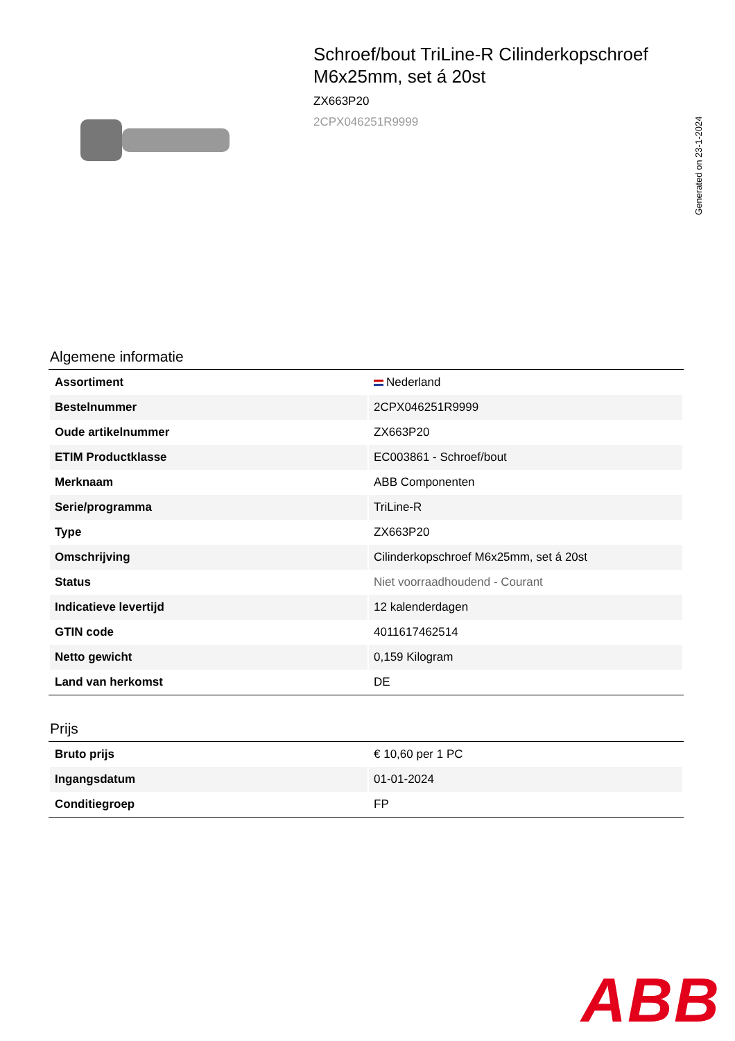Schroef/bout TriLine-R Cilinderkopschroef M6x25mm, set á 20st
ZX663P20
2CPX046251R9999
Generated on 23-1-2024
Algemene informatie
| Assortiment | Nederland |
| Bestelnummer | 2CPX046251R9999 |
| Oude artikelnummer | ZX663P20 |
| ETIM Productklasse | EC003861 - Schroef/bout |
| Merknaam | ABB Componenten |
| Serie/programma | TriLine-R |
| Type | ZX663P20 |
| Omschrijving | Cilinderkopschroef M6x25mm, set á 20st |
| Status | Niet voorraadhoudend - Courant |
| Indicatieve levertijd | 12 kalenderdagen |
| GTIN code | 4011617462514 |
| Netto gewicht | 0,159 Kilogram |
| Land van herkomst | DE |
Prijs
| Bruto prijs | € 10,60 per 1 PC |
| Ingangsdatum | 01-01-2024 |
| Conditiegroep | FP |
ABB